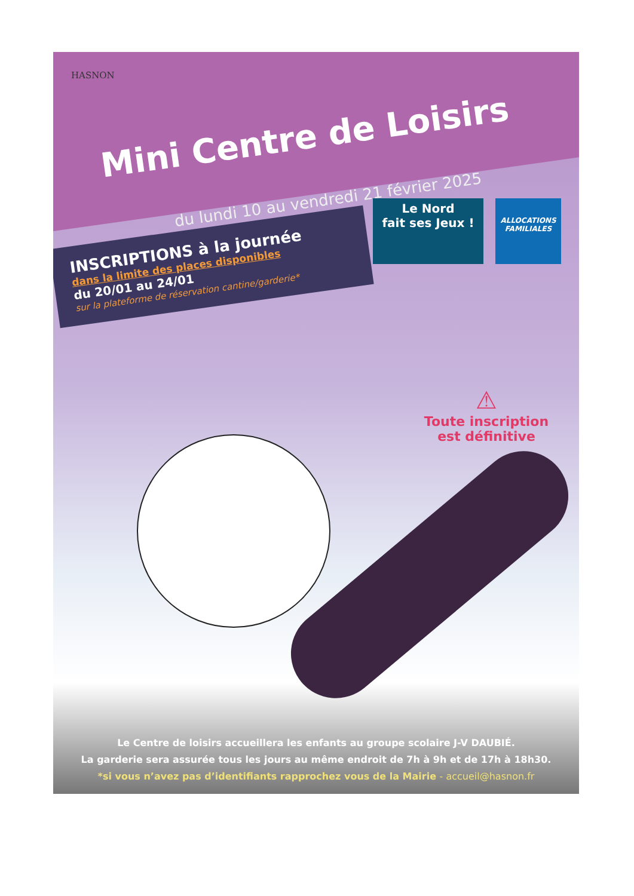HASNON
Mini Centre de Loisirs
du lundi 10 au vendredi 21 février 2025
INSCRIPTIONS à la journée
dans la limite des places disponibles
du 20/01 au 24/01
sur la plateforme de réservation cantine/garderie*
Le Nord
fait ses Jeux !
ALLOCATIONS
FAMILIALES
⚠
Toute inscription
est définitive
Le Centre de loisirs accueillera les enfants au groupe scolaire J-V DAUBIÉ.
La garderie sera assurée tous les jours au même endroit de 7h à 9h et de 17h à 18h30.
*si vous n’avez pas d’identifiants rapprochez vous de la Mairie - accueil@hasnon.fr